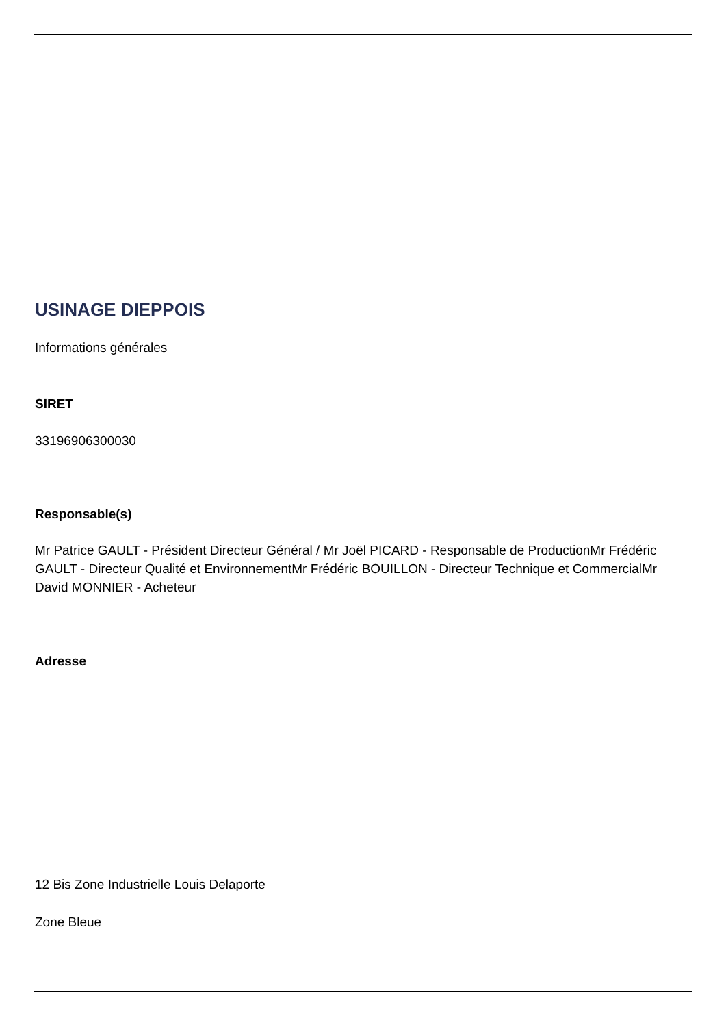USINAGE DIEPPOIS
Informations générales
SIRET
33196906300030
Responsable(s)
Mr Patrice GAULT - Président Directeur Général / Mr Joël PICARD - Responsable de ProductionMr Frédéric GAULT - Directeur Qualité et EnvironnementMr Frédéric BOUILLON - Directeur Technique et CommercialMr David MONNIER - Acheteur
Adresse
12 Bis Zone Industrielle Louis Delaporte
Zone Bleue